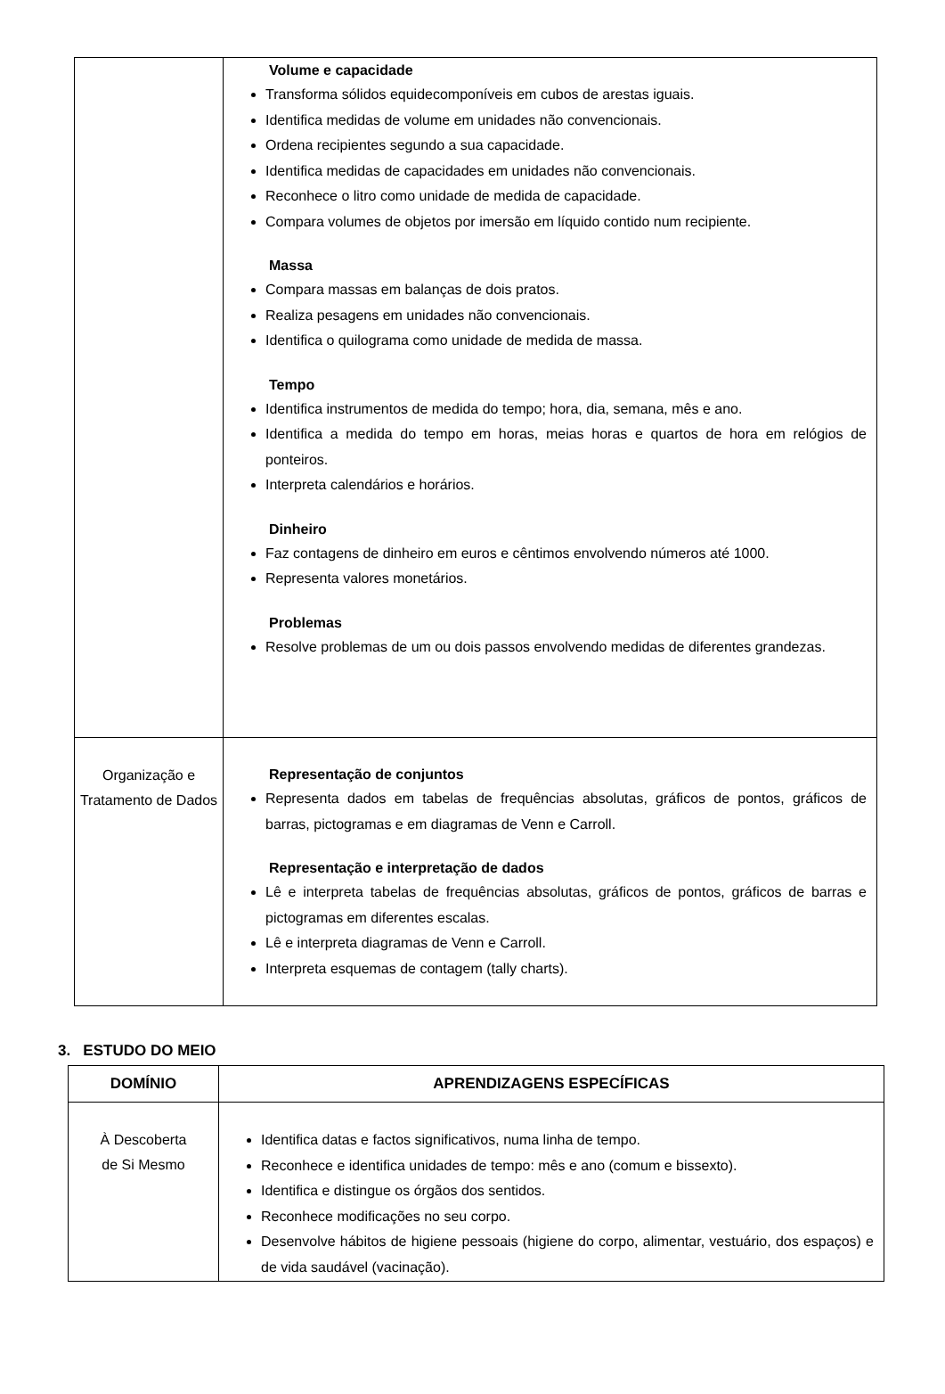| | Volume e capacidade Transforma sólidos equidecomponíveis em cubos de arestas iguais. Identifica medidas de volume em unidades não convencionais. Ordena recipientes segundo a sua capacidade. Identifica medidas de capacidades em unidades não convencionais. Reconhece o litro como unidade de medida de capacidade. Compara volumes de objetos por imersão em líquido contido num recipiente. Massa Compara massas em balanças de dois pratos. Realiza pesagens em unidades não convencionais. Identifica o quilograma como unidade de medida de massa. Tempo Identifica instrumentos de medida do tempo; hora, dia, semana, mês e ano. Identifica a medida do tempo em horas, meias horas e quartos de hora em relógios de ponteiros. Interpreta calendários e horários. Dinheiro Faz contagens de dinheiro em euros e cêntimos envolvendo números até 1000. Representa valores monetários. Problemas Resolve problemas de um ou dois passos envolvendo medidas de diferentes grandezas. |
| Organização e Tratamento de Dados | Representação de conjuntos Representa dados em tabelas de frequências absolutas, gráficos de pontos, gráficos de barras, pictogramas e em diagramas de Venn e Carroll. Representação e interpretação de dados Lê e interpreta tabelas de frequências absolutas, gráficos de pontos, gráficos de barras e pictogramas em diferentes escalas. Lê e interpreta diagramas de Venn e Carroll. Interpreta esquemas de contagem (tally charts). |
3. ESTUDO DO MEIO
| DOMÍNIO | APRENDIZAGENS ESPECÍFICAS |
| --- | --- |
| À Descoberta de Si Mesmo | Identifica datas e factos significativos, numa linha de tempo. Reconhece e identifica unidades de tempo: mês e ano (comum e bissexto). Identifica e distingue os órgãos dos sentidos. Reconhece modificações no seu corpo. Desenvolve hábitos de higiene pessoais (higiene do corpo, alimentar, vestuário, dos espaços) e de vida saudável (vacinação). |